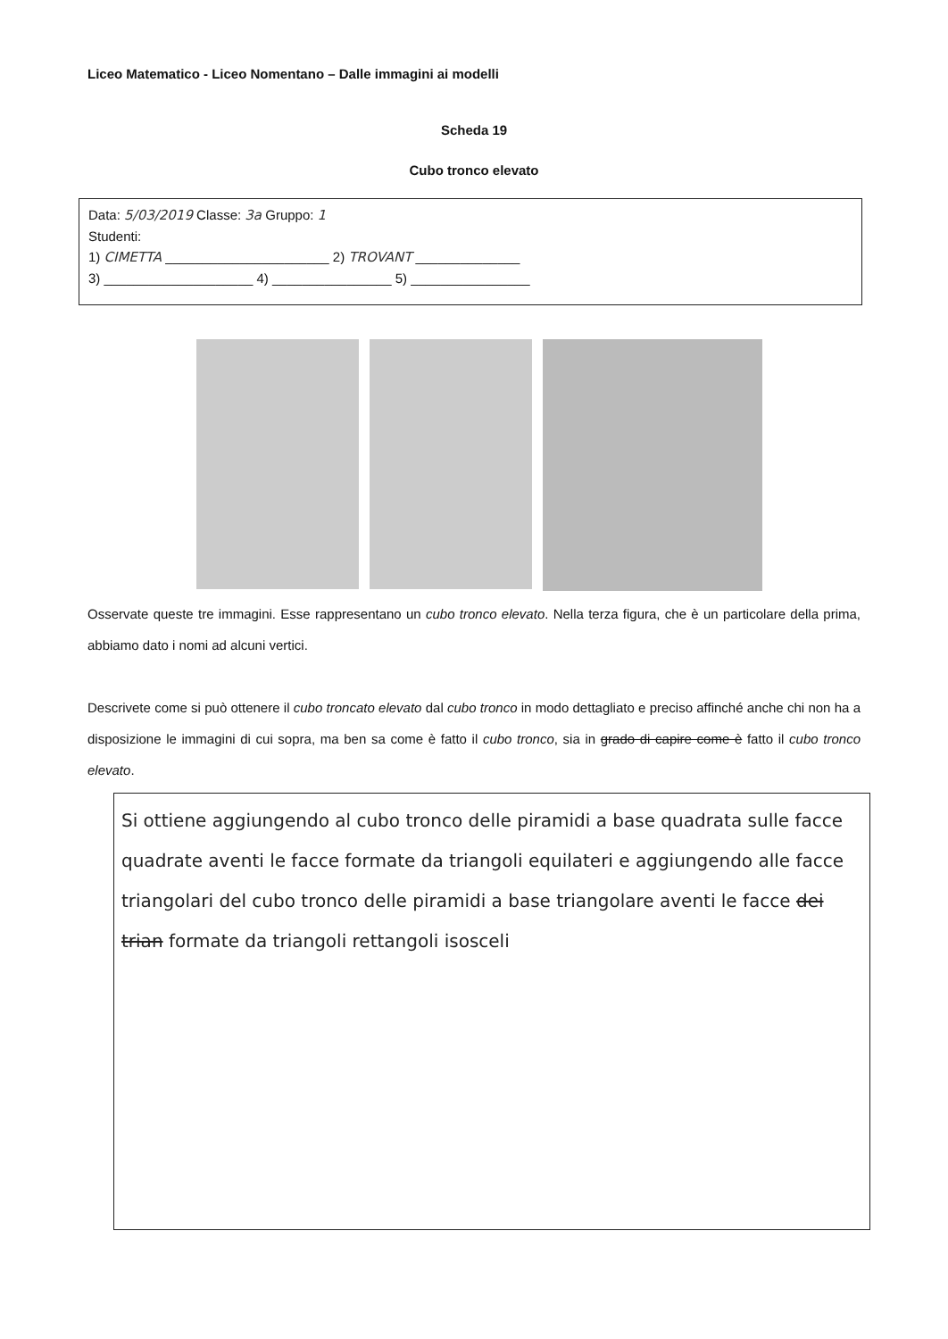Liceo Matematico - Liceo Nomentano – Dalle immagini ai modelli
Scheda 19
Cubo tronco elevato
Data: 5/03/2019 Classe: 3a Gruppo: 1
Studenti:
1) CIMETTA ______________________ 2) TROVANT ______________
3) ____________________ 4) ________________ 5) ________________
Osservate queste tre immagini. Esse rappresentano un cubo tronco elevato. Nella terza figura, che è un particolare della prima, abbiamo dato i nomi ad alcuni vertici.
Descrivete come si può ottenere il cubo troncato elevato dal cubo tronco in modo dettagliato e preciso affinché anche chi non ha a disposizione le immagini di cui sopra, ma ben sa come è fatto il cubo tronco, sia in grado di capire come è fatto il cubo tronco elevato.
Si ottiene aggiungendo al cubo tronco delle piramidi a base quadrata sulle facce quadrate aventi le facce formate da triangoli equilateri e aggiungendo alle facce triangolari del cubo tronco delle piramidi a base triangolare aventi le facce dei trian formate da triangoli rettangoli isosceli